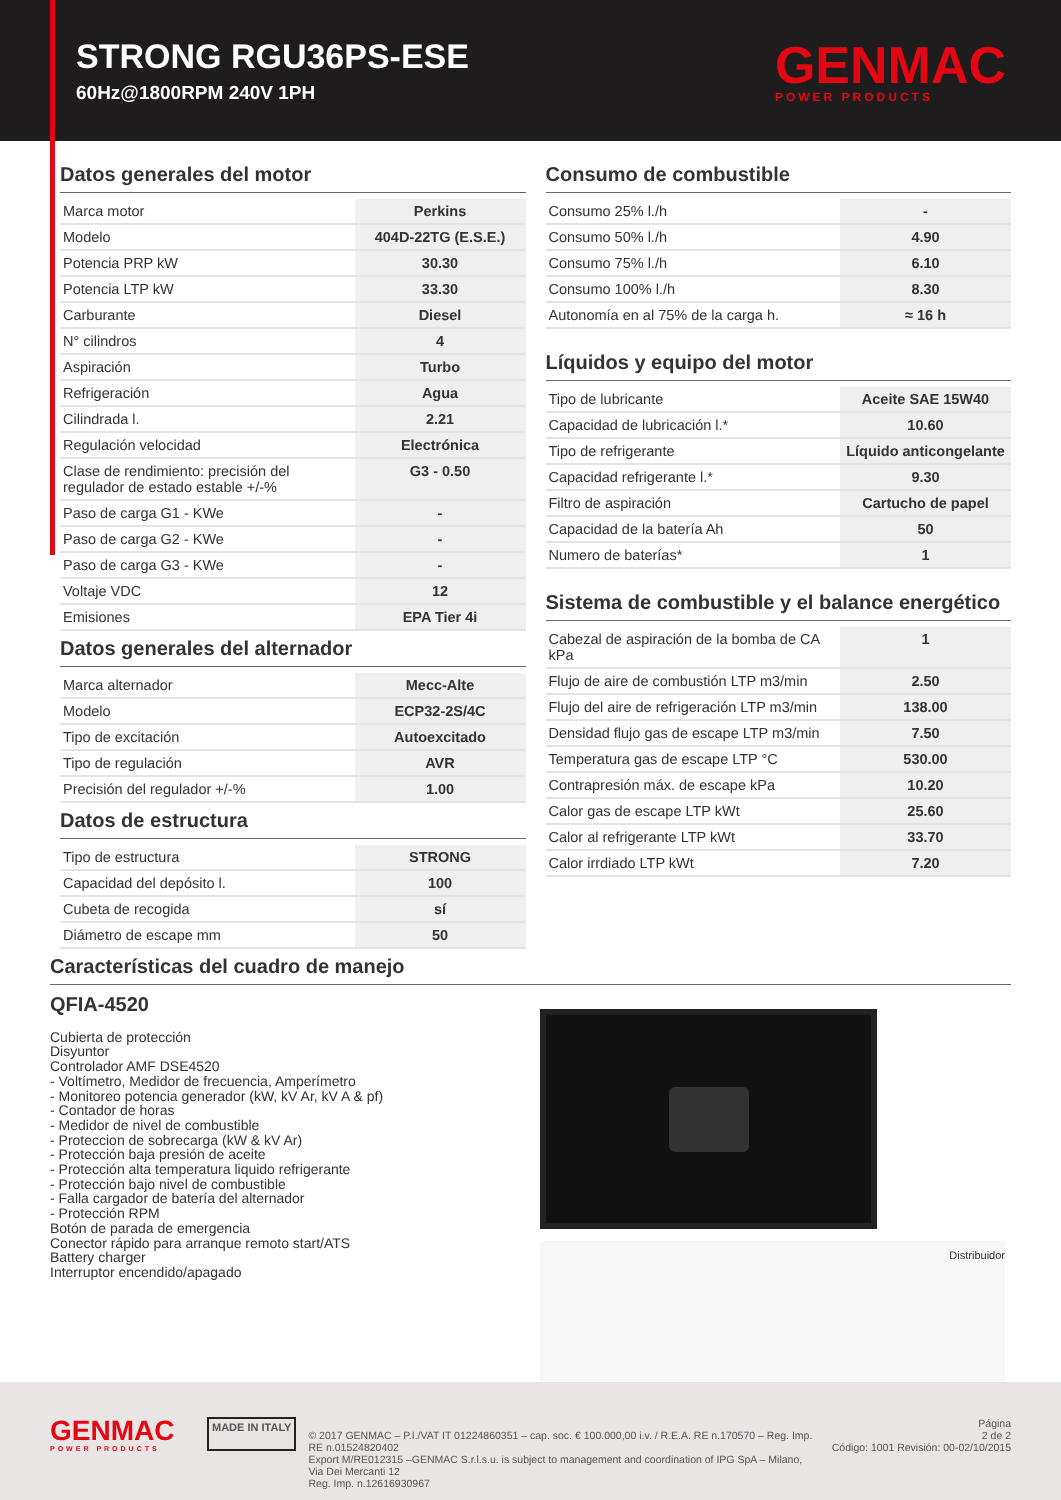STRONG RGU36PS-ESE
60Hz@1800RPM 240V 1PH
GENMAC
POWER PRODUCTS
Datos generales del motor
| Marca motor | Perkins |
| Modelo | 404D-22TG (E.S.E.) |
| Potencia PRP kW | 30.30 |
| Potencia LTP kW | 33.30 |
| Carburante | Diesel |
| N° cilindros | 4 |
| Aspiración | Turbo |
| Refrigeración | Agua |
| Cilindrada l. | 2.21 |
| Regulación velocidad | Electrónica |
| Clase de rendimiento: precisión del regulador de estado estable +/-% | G3 - 0.50 |
| Paso de carga G1 - KWe | - |
| Paso de carga G2 - KWe | - |
| Paso de carga G3 - KWe | - |
| Voltaje VDC | 12 |
| Emisiones | EPA Tier 4i |
Datos generales del alternador
| Marca alternador | Mecc-Alte |
| Modelo | ECP32-2S/4C |
| Tipo de excitación | Autoexcitado |
| Tipo de regulación | AVR |
| Precisión del regulador +/-% | 1.00 |
Datos de estructura
| Tipo de estructura | STRONG |
| Capacidad del depósito l. | 100 |
| Cubeta de recogida | sí |
| Diámetro de escape mm | 50 |
Consumo de combustible
| Consumo 25% l./h | - |
| Consumo 50% l./h | 4.90 |
| Consumo 75% l./h | 6.10 |
| Consumo 100% l./h | 8.30 |
| Autonomía en al 75% de la carga h. | ≈ 16 h |
Líquidos y equipo del motor
| Tipo de lubricante | Aceite SAE 15W40 |
| Capacidad de lubricación l.* | 10.60 |
| Tipo de refrigerante | Líquido anticongelante |
| Capacidad refrigerante l.* | 9.30 |
| Filtro de aspiración | Cartucho de papel |
| Capacidad de la batería Ah | 50 |
| Numero de baterías* | 1 |
Sistema de combustible y el balance energético
| Cabezal de aspiración de la bomba de CA kPa | 1 |
| Flujo de aire de combustión LTP m3/min | 2.50 |
| Flujo del aire de refrigeración LTP m3/min | 138.00 |
| Densidad flujo gas de escape LTP m3/min | 7.50 |
| Temperatura gas de escape LTP °C | 530.00 |
| Contrapresión máx. de escape kPa | 10.20 |
| Calor gas de escape LTP kWt | 25.60 |
| Calor al refrigerante LTP kWt | 33.70 |
| Calor irrdiado LTP kWt | 7.20 |
Características del cuadro de manejo
QFIA-4520
Cubierta de protección
Disyuntor
Controlador AMF DSE4520
- Voltímetro, Medidor de frecuencia, Amperímetro
- Monitoreo potencia generador (kW, kV Ar, kV A & pf)
- Contador de horas
- Medidor de nivel de combustible
- Proteccion de sobrecarga (kW & kV Ar)
- Protección baja presión de aceite
- Protección alta temperatura liquido refrigerante
- Protección bajo nivel de combustible
- Falla cargador de batería del alternador
- Protección RPM
Botón de parada de emergencia
Conector rápido para arranque remoto start/ATS
Battery charger
Interruptor encendido/apagado
Distribuidor
GENMAC
POWER PRODUCTS
MADE IN ITALY
© 2017 GENMAC – P.I./VAT IT 01224860351 – cap. soc. € 100.000,00 i.v. / R.E.A. RE n.170570 – Reg. Imp. RE n.01524820402
Export M/RE012315 –GENMAC S.r.l.s.u. is subject to management and coordination of IPG SpA – Milano, Via Dei Mercanti 12
Reg. Imp. n.12616930967
Página
2 de 2
Código: 1001 Revisión: 00-02/10/2015